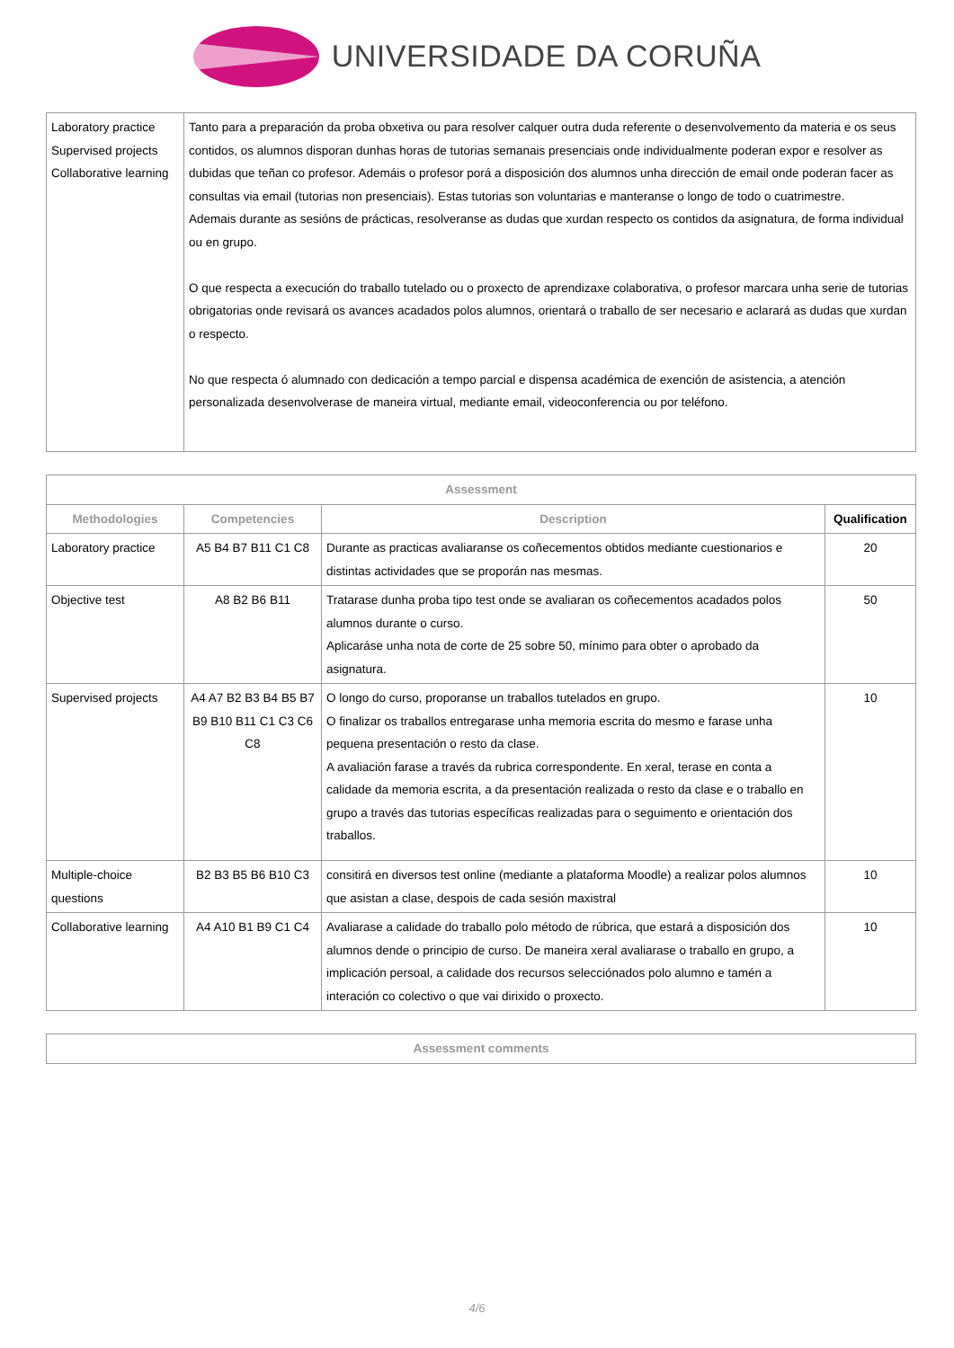UNIVERSIDADE DA CORUÑA
| Laboratory practice Supervised projects Collaborative learning | Tanto para a preparación da proba obxetiva ou para resolver calquer outra duda referente o desenvolvemento da materia e os seus contidos, os alumnos disporan dunhas horas de tutorias semanais presenciais onde individualmente poderan expor e resolver as dubidas que teñan co profesor. Ademáis o profesor porá a disposición dos alumnos unha dirección de email onde poderan facer as consultas via email (tutorias non presenciais). Estas tutorias son voluntarias e manteranse o longo de todo o cuatrimestre. Ademais durante as sesións de prácticas, resolveranse as dudas que xurdan respecto os contidos da asignatura, de forma individual ou en grupo. O que respecta a execución do traballo tutelado ou o proxecto de aprendizaxe colaborativa, o profesor marcara unha serie de tutorias obrigatorias onde revisará os avances acadados polos alumnos, orientará o traballo de ser necesario e aclarará as dudas que xurdan o respecto. No que respecta ó alumnado con dedicación a tempo parcial e dispensa académica de exención de asistencia, a atención personalizada desenvolverase de maneira virtual, mediante email, videoconferencia ou por teléfono. |
| Assessment | | | |
| --- | --- | --- | --- |
| Methodologies | Competencies | Description | Qualification |
| Laboratory practice | A5 B4 B7 B11 C1 C8 | Durante as practicas avaliaranse os coñecementos obtidos mediante cuestionarios e distintas actividades que se proporán nas mesmas. | 20 |
| Objective test | A8 B2 B6 B11 | Tratarase dunha proba tipo test onde se avaliaran os coñecementos acadados polos alumnos durante o curso. Aplicaráse unha nota de corte de 25 sobre 50, mínimo para obter o aprobado da asignatura. | 50 |
| Supervised projects | A4 A7 B2 B3 B4 B5 B7 B9 B10 B11 C1 C3 C6 C8 | O longo do curso, proporanse un traballos tutelados en grupo. O finalizar os traballos entregarase unha memoria escrita do mesmo e farase unha pequena presentación o resto da clase. A avaliación farase a través da rubrica correspondente. En xeral, terase en conta a calidade da memoria escrita, a da presentación realizada o resto da clase e o traballo en grupo a través das tutorias específicas realizadas para o seguimento e orientación dos traballos. | 10 |
| Multiple-choice questions | B2 B3 B5 B6 B10 C3 | consitirá en diversos test online (mediante a plataforma Moodle) a realizar polos alumnos que asistan a clase, despois de cada sesión maxistral | 10 |
| Collaborative learning | A4 A10 B1 B9 C1 C4 | Avaliarase a calidade do traballo polo método de rúbrica, que estará a disposición dos alumnos dende o principio de curso. De maneira xeral avaliarase o traballo en grupo, a implicación persoal, a calidade dos recursos selecciónados polo alumno e tamén a interación co colectivo o que vai dirixido o proxecto. | 10 |
| Assessment comments |
| --- |
4/6